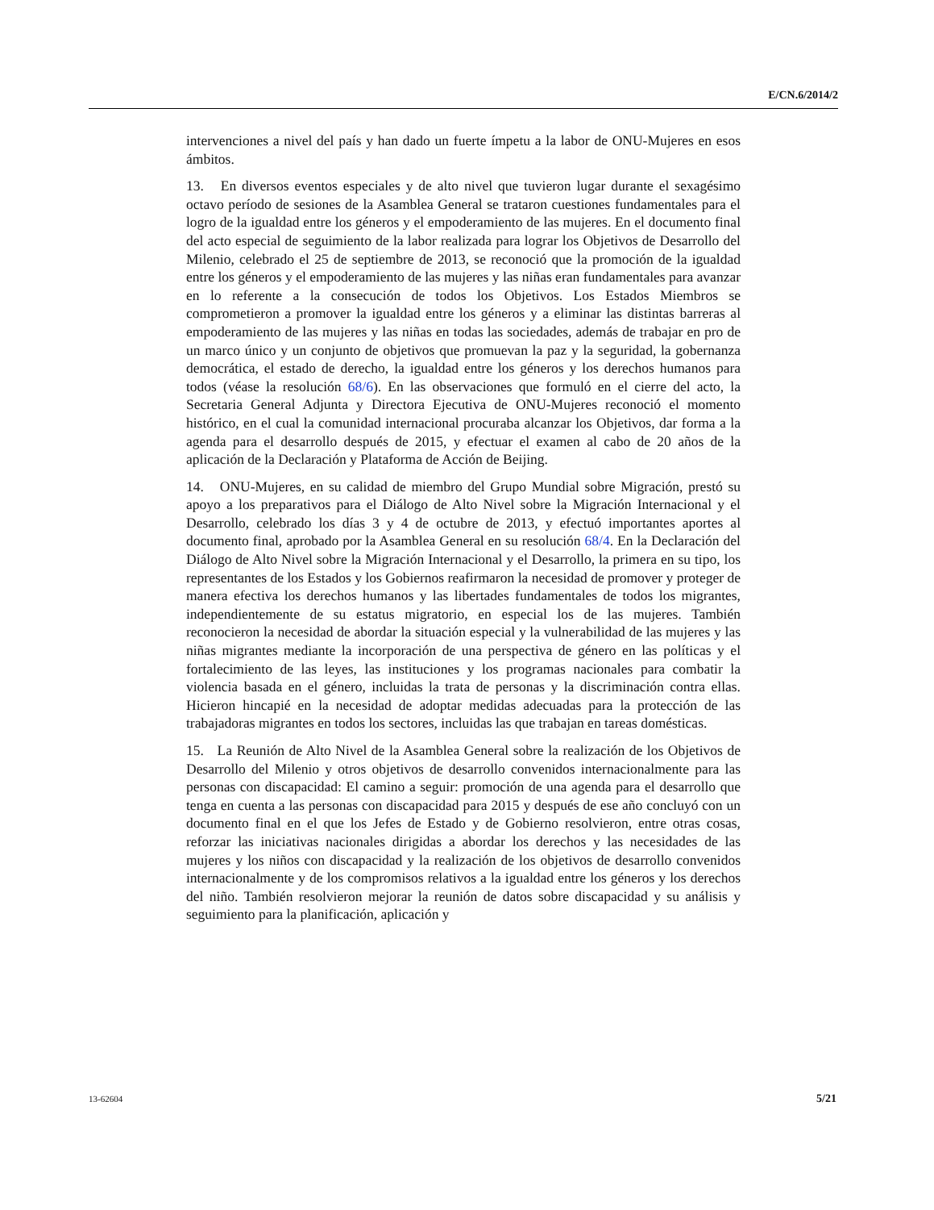E/CN.6/2014/2
intervenciones a nivel del país y han dado un fuerte ímpetu a la labor de ONU-Mujeres en esos ámbitos.
13. En diversos eventos especiales y de alto nivel que tuvieron lugar durante el sexagésimo octavo período de sesiones de la Asamblea General se trataron cuestiones fundamentales para el logro de la igualdad entre los géneros y el empoderamiento de las mujeres. En el documento final del acto especial de seguimiento de la labor realizada para lograr los Objetivos de Desarrollo del Milenio, celebrado el 25 de septiembre de 2013, se reconoció que la promoción de la igualdad entre los géneros y el empoderamiento de las mujeres y las niñas eran fundamentales para avanzar en lo referente a la consecución de todos los Objetivos. Los Estados Miembros se comprometieron a promover la igualdad entre los géneros y a eliminar las distintas barreras al empoderamiento de las mujeres y las niñas en todas las sociedades, además de trabajar en pro de un marco único y un conjunto de objetivos que promuevan la paz y la seguridad, la gobernanza democrática, el estado de derecho, la igualdad entre los géneros y los derechos humanos para todos (véase la resolución 68/6). En las observaciones que formuló en el cierre del acto, la Secretaria General Adjunta y Directora Ejecutiva de ONU-Mujeres reconoció el momento histórico, en el cual la comunidad internacional procuraba alcanzar los Objetivos, dar forma a la agenda para el desarrollo después de 2015, y efectuar el examen al cabo de 20 años de la aplicación de la Declaración y Plataforma de Acción de Beijing.
14. ONU-Mujeres, en su calidad de miembro del Grupo Mundial sobre Migración, prestó su apoyo a los preparativos para el Diálogo de Alto Nivel sobre la Migración Internacional y el Desarrollo, celebrado los días 3 y 4 de octubre de 2013, y efectuó importantes aportes al documento final, aprobado por la Asamblea General en su resolución 68/4. En la Declaración del Diálogo de Alto Nivel sobre la Migración Internacional y el Desarrollo, la primera en su tipo, los representantes de los Estados y los Gobiernos reafirmaron la necesidad de promover y proteger de manera efectiva los derechos humanos y las libertades fundamentales de todos los migrantes, independientemente de su estatus migratorio, en especial los de las mujeres. También reconocieron la necesidad de abordar la situación especial y la vulnerabilidad de las mujeres y las niñas migrantes mediante la incorporación de una perspectiva de género en las políticas y el fortalecimiento de las leyes, las instituciones y los programas nacionales para combatir la violencia basada en el género, incluidas la trata de personas y la discriminación contra ellas. Hicieron hincapié en la necesidad de adoptar medidas adecuadas para la protección de las trabajadoras migrantes en todos los sectores, incluidas las que trabajan en tareas domésticas.
15. La Reunión de Alto Nivel de la Asamblea General sobre la realización de los Objetivos de Desarrollo del Milenio y otros objetivos de desarrollo convenidos internacionalmente para las personas con discapacidad: El camino a seguir: promoción de una agenda para el desarrollo que tenga en cuenta a las personas con discapacidad para 2015 y después de ese año concluyó con un documento final en el que los Jefes de Estado y de Gobierno resolvieron, entre otras cosas, reforzar las iniciativas nacionales dirigidas a abordar los derechos y las necesidades de las mujeres y los niños con discapacidad y la realización de los objetivos de desarrollo convenidos internacionalmente y de los compromisos relativos a la igualdad entre los géneros y los derechos del niño. También resolvieron mejorar la reunión de datos sobre discapacidad y su análisis y seguimiento para la planificación, aplicación y
13-62604 5/21